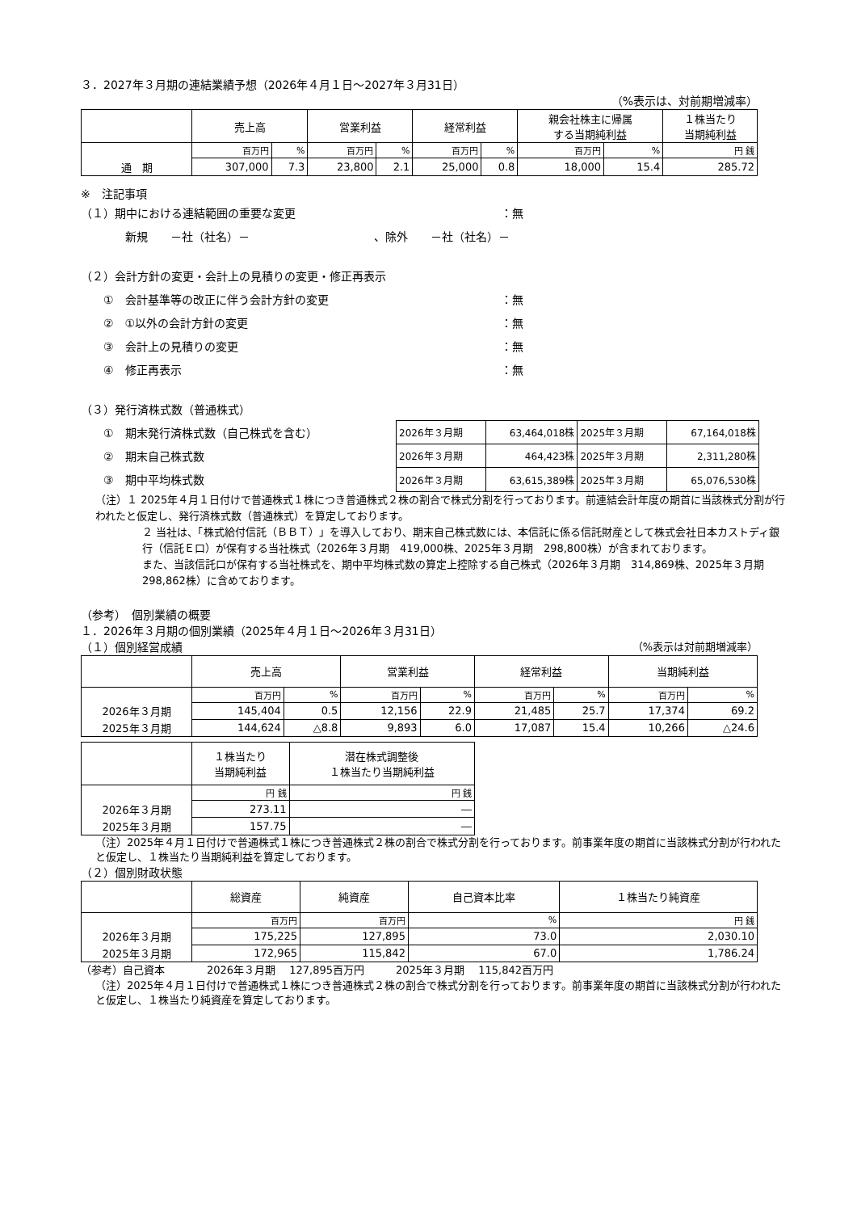３．2027年３月期の連結業績予想（2026年４月１日～2027年３月31日）
（%表示は、対前期増減率）
| | 売上高 | | 営業利益 | | 経常利益 | | 親会社株主に帰属 する当期純利益 | | １株当たり 当期純利益 |
| --- | --- | --- | --- | --- | --- | --- | --- | --- | --- |
| | 百万円 | % | 百万円 | % | 百万円 | % | 百万円 | % | 円 銭 |
| 通 期 | 307,000 | 7.3 | 23,800 | 2.1 | 25,000 | 0.8 | 18,000 | 15.4 | 285.72 |
※　注記事項
（１）期中における連結範囲の重要な変更 ：無
新規　　－社（社名）－　　　　　　　　　　　、除外　　－社（社名）－
（２）会計方針の変更・会計上の見積りの変更・修正再表示
　　①　会計基準等の改正に伴う会計方針の変更 ：無
　　②　①以外の会計方針の変更 ：無
　　③　会計上の見積りの変更 ：無
　　④　修正再表示 ：無
（３）発行済株式数（普通株式）
　　①　期末発行済株式数（自己株式を含む）
　　②　期末自己株式数
　　③　期中平均株式数
| 2026年３月期 | 63,464,018株 | 2025年３月期 | 67,164,018株 |
| 2026年３月期 | 464,423株 | 2025年３月期 | 2,311,280株 |
| 2026年３月期 | 63,615,389株 | 2025年３月期 | 65,076,530株 |
（注）１ 2025年４月１日付けで普通株式１株につき普通株式２株の割合で株式分割を行っております。前連結会計年度の期首に当該株式分割が行われたと仮定し、発行済株式数（普通株式）を算定しております。
２ 当社は、「株式給付信託（ＢＢＴ）」を導入しており、期末自己株式数には、本信託に係る信託財産として株式会社日本カストディ銀行（信託Ｅ口）が保有する当社株式（2026年３月期　419,000株、2025年３月期　298,800株）が含まれております。
また、当該信託口が保有する当社株式を、期中平均株式数の算定上控除する自己株式（2026年３月期　314,869株、2025年３月期　298,862株）に含めております。
（参考）　個別業績の概要
１．2026年３月期の個別業績（2025年４月１日～2026年３月31日）
（１）個別経営成績 （%表示は対前期増減率）
| | 売上高 | | 営業利益 | | 経常利益 | | 当期純利益 | |
| --- | --- | --- | --- | --- | --- | --- | --- | --- |
| | 百万円 | % | 百万円 | % | 百万円 | % | 百万円 | % |
| 2026年３月期 | 145,404 | 0.5 | 12,156 | 22.9 | 21,485 | 25.7 | 17,374 | 69.2 |
| 2025年３月期 | 144,624 | △8.8 | 9,893 | 6.0 | 17,087 | 15.4 | 10,266 | △24.6 |
| | １株当たり 当期純利益 | 潜在株式調整後 １株当たり当期純利益 |
| --- | --- | --- |
| | 円 銭 | 円 銭 |
| 2026年３月期 | 273.11 | ― |
| 2025年３月期 | 157.75 | ― |
（注）2025年４月１日付けで普通株式１株につき普通株式２株の割合で株式分割を行っております。前事業年度の期首に当該株式分割が行われたと仮定し、１株当たり当期純利益を算定しております。
（２）個別財政状態
| | 総資産 | 純資産 | 自己資本比率 | １株当たり純資産 |
| --- | --- | --- | --- | --- |
| | 百万円 | 百万円 | % | 円 銭 |
| 2026年３月期 | 175,225 | 127,895 | 73.0 | 2,030.10 |
| 2025年３月期 | 172,965 | 115,842 | 67.0 | 1,786.24 |
（参考）自己資本　　　　2026年３月期　 127,895百万円　　　2025年３月期　 115,842百万円
（注）2025年４月１日付けで普通株式１株につき普通株式２株の割合で株式分割を行っております。前事業年度の期首に当該株式分割が行われたと仮定し、１株当たり純資産を算定しております。